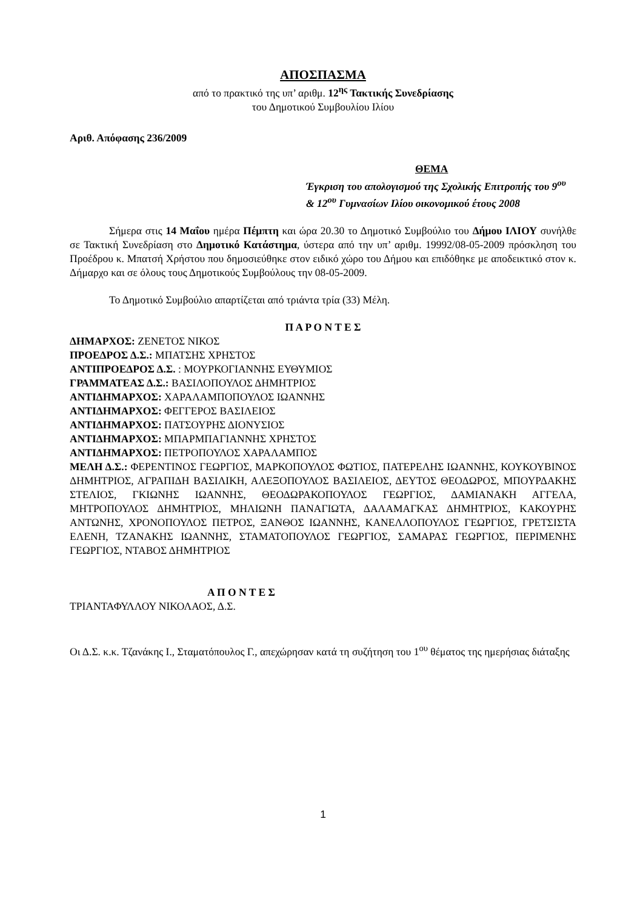ΑΠΟΣΠΑΣΜΑ
από το πρακτικό της υπ’ αριθμ. 12<sup>ης</sup> Τακτικής Συνεδρίασης
του Δημοτικού Συμβουλίου Ιλίου
Αριθ. Απόφασης 236/2009
ΘΕΜΑ
Έγκριση του απολογισμού της Σχολικής Επιτροπής του 9<sup>ου</sup> & 12<sup>ου</sup> Γυμνασίων Ιλίου οικονομικού έτους 2008
Σήμερα στις 14 Μαΐου ημέρα Πέμπτη και ώρα 20.30 το Δημοτικό Συμβούλιο του Δήμου ΙΛΙΟΥ συνήλθε σε Τακτική Συνεδρίαση στο Δημοτικό Κατάστημα, ύστερα από την υπ’ αριθμ. 19992/08-05-2009 πρόσκληση του Προέδρου κ. Μπατσή Χρήστου που δημοσιεύθηκε στον ειδικό χώρο του Δήμου και επιδόθηκε με αποδεικτικό στον κ. Δήμαρχο και σε όλους τους Δημοτικούς Συμβούλους την 08-05-2009.
Το Δημοτικό Συμβούλιο απαρτίζεται από τριάντα τρία (33) Μέλη.
Π Α Ρ Ο Ν Τ Ε Σ
ΔΗΜΑΡΧΟΣ: ΖΕΝΕΤΟΣ ΝΙΚΟΣ
ΠΡΟΕΔΡΟΣ Δ.Σ.: ΜΠΑΤΣΗΣ ΧΡΗΣΤΟΣ
ΑΝΤΙΠΡΟΕΔΡΟΣ Δ.Σ. : ΜΟΥΡΚΟΓΙΑΝΝΗΣ ΕΥΘΥΜΙΟΣ
ΓΡΑΜΜΑΤΕΑΣ Δ.Σ.: ΒΑΣΙΛΟΠΟΥΛΟΣ ΔΗΜΗΤΡΙΟΣ
ΑΝΤΙΔΗΜΑΡΧΟΣ: ΧΑΡΑΛΑΜΠΟΠΟΥΛΟΣ ΙΩΑΝΝΗΣ
ΑΝΤΙΔΗΜΑΡΧΟΣ: ΦΕΓΓΕΡΟΣ ΒΑΣΙΛΕΙΟΣ
ΑΝΤΙΔΗΜΑΡΧΟΣ: ΠΑΤΣΟΥΡΗΣ ΔΙΟΝΥΣΙΟΣ
ΑΝΤΙΔΗΜΑΡΧΟΣ: ΜΠΑΡΜΠΑΓΙΑΝΝΗΣ ΧΡΗΣΤΟΣ
ΑΝΤΙΔΗΜΑΡΧΟΣ: ΠΕΤΡΟΠΟΥΛΟΣ ΧΑΡΑΛΑΜΠΟΣ
ΜΕΛΗ Δ.Σ.: ΦΕΡΕΝΤΙΝΟΣ ΓΕΩΡΓΙΟΣ, ΜΑΡΚΟΠΟΥΛΟΣ ΦΩΤΙΟΣ, ΠΑΤΕΡΕΛΗΣ ΙΩΑΝΝΗΣ, ΚΟΥΚΟΥΒΙΝΟΣ ΔΗΜΗΤΡΙΟΣ, ΑΓΡΑΠΙΔΗ ΒΑΣΙΛΙΚΗ, ΑΛΕΞΟΠΟΥΛΟΣ ΒΑΣΙΛΕΙΟΣ, ΔΕΥΤΟΣ ΘΕΟΔΩΡΟΣ, ΜΠΟΥΡΔΑΚΗΣ ΣΤΕΛΙΟΣ, ΓΚΙΩΝΗΣ ΙΩΑΝΝΗΣ, ΘΕΟΔΩΡΑΚΟΠΟΥΛΟΣ ΓΕΩΡΓΙΟΣ, ΔΑΜΙΑΝΑΚΗ ΑΓΓΕΛΑ, ΜΗΤΡΟΠΟΥΛΟΣ ΔΗΜΗΤΡΙΟΣ, ΜΗΛΙΩΝΗ ΠΑΝΑΓΙΩΤΑ, ΔΑΛΑΜΑΓΚΑΣ ΔΗΜΗΤΡΙΟΣ, ΚΑΚΟΥΡΗΣ ΑΝΤΩΝΗΣ, ΧΡΟΝΟΠΟΥΛΟΣ ΠΕΤΡΟΣ, ΞΑΝΘΟΣ ΙΩΑΝΝΗΣ, ΚΑΝΕΛΛΟΠΟΥΛΟΣ ΓΕΩΡΓΙΟΣ, ΓΡΕΤΣΙΣΤΑ ΕΛΕΝΗ, ΤΖΑΝΑΚΗΣ ΙΩΑΝΝΗΣ, ΣΤΑΜΑΤΟΠΟΥΛΟΣ ΓΕΩΡΓΙΟΣ, ΣΑΜΑΡΑΣ ΓΕΩΡΓΙΟΣ, ΠΕΡΙΜΕΝΗΣ ΓΕΩΡΓΙΟΣ, ΝΤΑΒΟΣ ΔΗΜΗΤΡΙΟΣ
Α Π Ο Ν Τ Ε Σ
ΤΡΙΑΝΤΑΦΥΛΛΟΥ ΝΙΚΟΛΑΟΣ, Δ.Σ.
Οι Δ.Σ. κ.κ. Τζανάκης Ι., Σταματόπουλος Γ., απεχώρησαν κατά τη συζήτηση του 1<sup>ου</sup> θέματος της ημερήσιας διάταξης
1